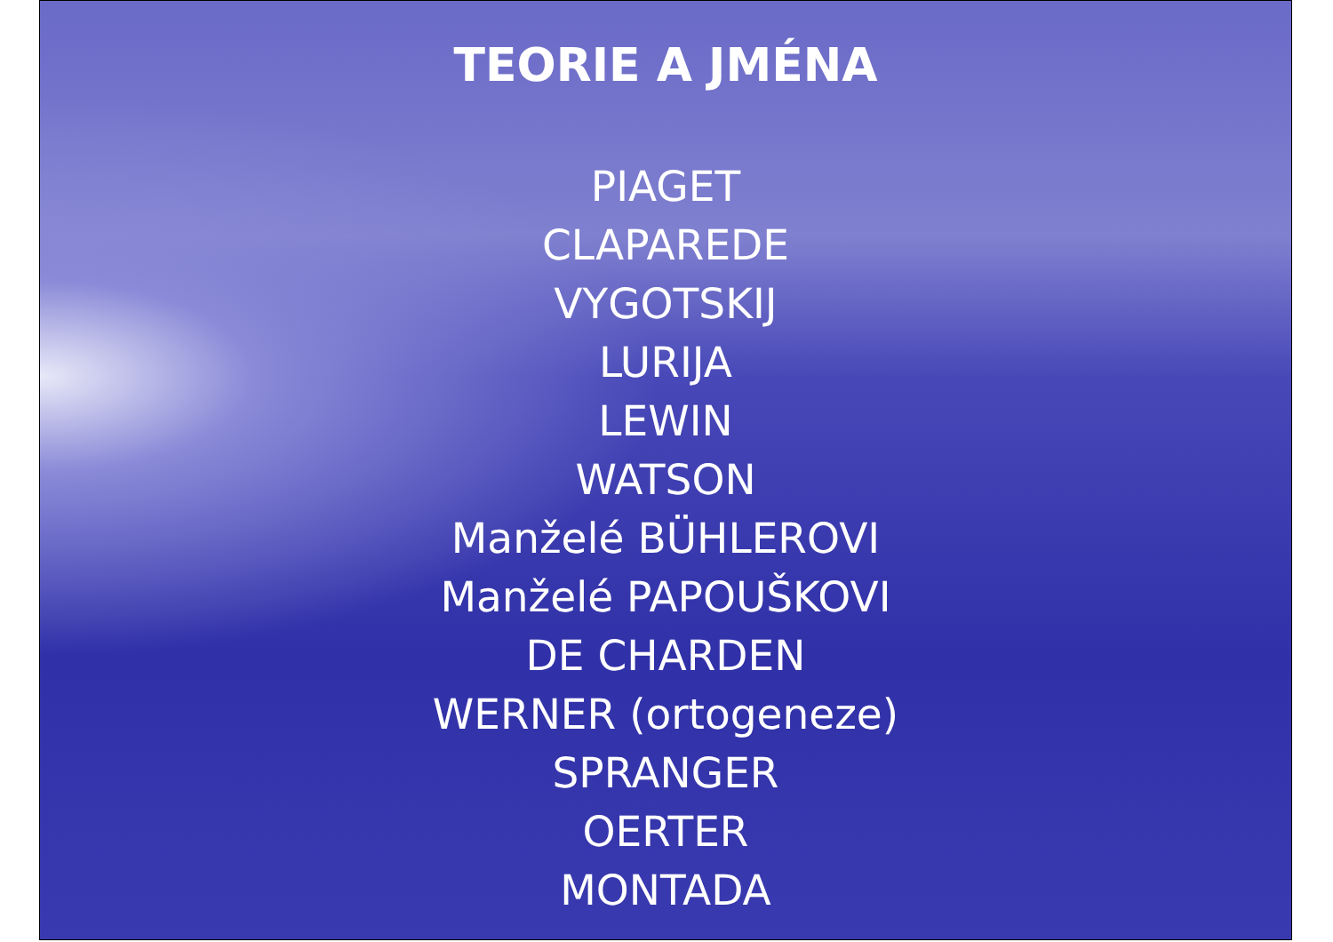TEORIE A JMÉNA
PIAGET
CLAPAREDE
VYGOTSKIJ
LURIJA
LEWIN
WATSON
Manželé BÜHLEROVI
Manželé PAPOUŠKOVI
DE CHARDEN
WERNER (ortogeneze)
SPRANGER
OERTER
MONTADA